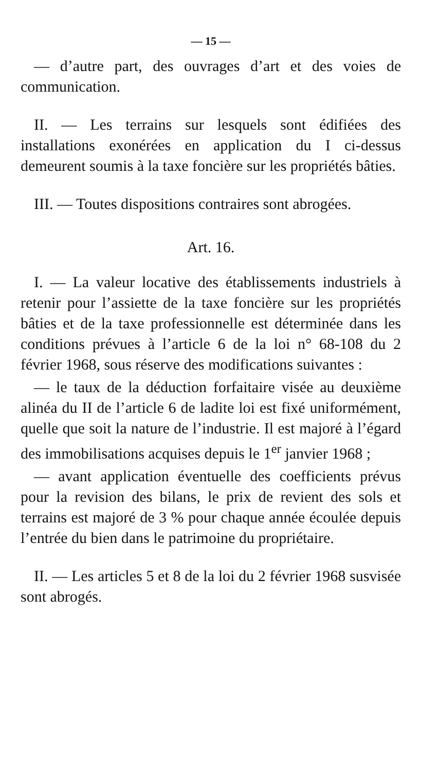— 15 —
— d’autre part, des ouvrages d’art et des voies de communication.
II. — Les terrains sur lesquels sont édifiées des installations exonérées en application du I ci-dessus demeurent soumis à la taxe foncière sur les propriétés bâties.
III. — Toutes dispositions contraires sont abrogées.
Art. 16.
I. — La valeur locative des établissements industriels à retenir pour l’assiette de la taxe foncière sur les propriétés bâties et de la taxe professionnelle est déterminée dans les conditions prévues à l’article 6 de la loi n° 68-108 du 2 février 1968, sous réserve des modifications suivantes :
— le taux de la déduction forfaitaire visée au deuxième alinéa du II de l’article 6 de ladite loi est fixé uniformément, quelle que soit la nature de l’industrie. Il est majoré à l’égard des immobilisations acquises depuis le 1<sup>er</sup> janvier 1968 ;
— avant application éventuelle des coefficients prévus pour la revision des bilans, le prix de revient des sols et terrains est majoré de 3 % pour chaque année écoulée depuis l’entrée du bien dans le patrimoine du propriétaire.
II. — Les articles 5 et 8 de la loi du 2 février 1968 susvisée sont abrogés.